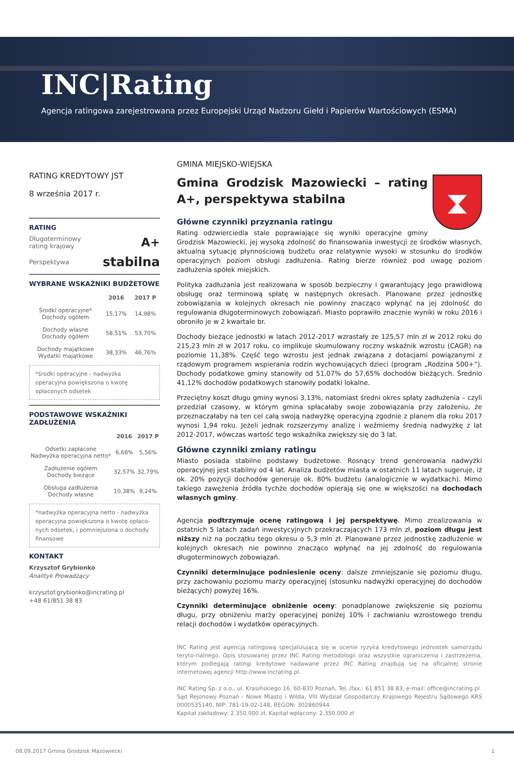INC|Rating
Agencja ratingowa zarejestrowana przez Europejski Urząd Nadzoru Giełd i Papierów Wartościowych (ESMA)
RATING KREDYTOWY JST
8 września 2017 r.
RATING
Długoterminowy
rating krajowy A+
Perspektywa stabilna
WYBRANE WSKAŹNIKI BUDŻETOWE
| | 2016 | 2017 P |
| --- | --- | --- |
| Środki operacyjne* Dochody ogółem | 15,17% | 14,98% |
| Dochody własne Dochody ogółem | 58,51% | 53,70% |
| Dochody majątkowe Wydatki majątkowe | 38,33% | 46,76% |
*środki operacyjne - nadwyżka operacyjna powiększona o kwotę opłaconych odsetek
PODSTAWOWE WSKAŹNIKI ZADŁUŻENIA
| | 2016 | 2017 P |
| --- | --- | --- |
| Odsetki zapłacone Nadwyżka operacyjna netto* | 6,68% | 5,56% |
| Zadłużenie ogółem Dochody bieżące | 32,57% | 32,79% |
| Obsługa zadłużenia Dochody własne | 10,38% | 9,24% |
*nadwyżka operacyjna netto - nadwyżka operacyjna powiększona o kwotę opłaco-nych odsetek, i pomniejszona o dochody finansowe
KONTAKT
Krzysztof Grybionko
Analityk Prowadzący
krzysztof.grybionko@incrating.pl
+48 61/851 38 83
GMINA MIEJSKO-WIEJSKA
⧗
Gmina Grodzisk Mazowiecki – rating A+, perspektywa stabilna
Główne czynniki przyznania ratingu
Rating odzwierciedla stale poprawiające się wyniki operacyjne gminy Grodzisk Mazowiecki, jej wysoką zdolność do finansowania inwestycji ze środków własnych, aktualną sytuację płynnościową budżetu oraz relatywnie wysoki w stosunku do środków operacyjnych poziom obsługi zadłużenia. Rating bierze również pod uwagę poziom zadłużenia spółek miejskich.
Polityka zadłużania jest realizowana w sposób bezpieczny i gwarantujący jego prawidłową obsługę oraz terminową spłatę w następnych okresach. Planowane przez jednostkę zobowiązania w kolejnych okresach nie powinny znacząco wpłynąć na jej zdolność do regulowania długoterminowych zobowiązań. Miasto poprawiło znacznie wyniki w roku 2016 i obroniło je w 2 kwartale br.
Dochody bieżące jednostki w latach 2012-2017 wzrastały ze 125,57 mln zł w 2012 roku do 215,23 mln zł w 2017 roku, co implikuje skumulowany roczny wskaźnik wzrostu (CAGR) na poziomie 11,38%. Część tego wzrostu jest jednak związana z dotacjami powiązanymi z rządowym programem wspierania rodzin wychowujących dzieci (program „Rodzina 500+”). Dochody podatkowe gminy stanowiły od 51,07% do 57,65% dochodów bieżących. Średnio 41,12% dochodów podatkowych stanowiły podatki lokalne.
Przeciętny koszt długu gminy wynosi 3,13%, natomiast średni okres spłaty zadłużenia – czyli przedział czasowy, w którym gmina spłacałaby swoje zobowiązania przy założeniu, że przeznaczałaby na ten cel całą swoją nadwyżkę operacyjną zgodnie z planem dla roku 2017 wynosi 1,94 roku. Jeżeli jednak rozszerzymy analizę i weźmiemy średnią nadwyżkę z lat 2012-2017, wówczas wartość tego wskaźnika zwiększy się do 3 lat.
Główne czynniki zmiany ratingu
Miasto posiada stabilne podstawy budżetowe. Rosnący trend generowania nadwyżki operacyjnej jest stabilny od 4 lat. Analiza budżetów miasta w ostatnich 11 latach sugeruje, iż ok. 20% pozycji dochodów generuje ok. 80% budżetu (analogicznie w wydatkach). Mimo takiego zawężenia źródła tychże dochodów opierają się one w większości na dochodach własnych gminy.
Agencja podtrzymuje ocenę ratingową i jej perspektywę. Mimo zrealizowania w ostatnich 5 latach zadań inwestycyjnych przekraczających 173 mln zł, poziom długu jest niższy niż na początku tego okresu o 5,3 mln zł. Planowane przez jednostkę zadłużenie w kolejnych okresach nie powinno znacząco wpłynąć na jej zdolność do regulowania długoterminowych zobowiązań.
Czynniki determinujące podniesienie oceny: dalsze zmniejszanie się poziomu długu, przy zachowaniu poziomu marży operacyjnej (stosunku nadwyżki operacyjnej do dochodów bieżących) powyżej 16%.
Czynniki determinujące obniżenie oceny: ponadplanowe zwiększenie się poziomu długu, przy obniżeniu marży operacyjnej poniżej 10% i zachwianiu wzrostowego trendu relacji dochodów i wydatków operacyjnych.
INC Rating jest agencją ratingową specjalizującą się w ocenie ryzyka kredytowego jednostek samorządu teryto-rialnego. Opis stosowanej przez INC Rating metodologii oraz wszystkie ograniczenia i zastrzeżenia, którym podlegają ratingi kredytowe nadawane przez INC Rating znajdują się na oficjalnej stronie internetowej agencji http://www.incrating.pl.
INC Rating Sp. z o.o., ul. Krasińskiego 16, 60-830 Poznań, Tel. /fax.: 61 851 38 83, e-mail: office@incrating.pl
Sąd Rejonowy Poznań - Nowe Miasto i Wilda, VIII Wydział Gospodarczy Krajowego Rejestru Sądowego KRS 0000535140, NIP: 781-19-02-148, REGON: 302860944
Kapitał zakładowy: 2.350.000 zł, Kapitał wpłacony: 2.350.000 zł
08.09.2017 Gmina Grodzisk Mazowiecki 1